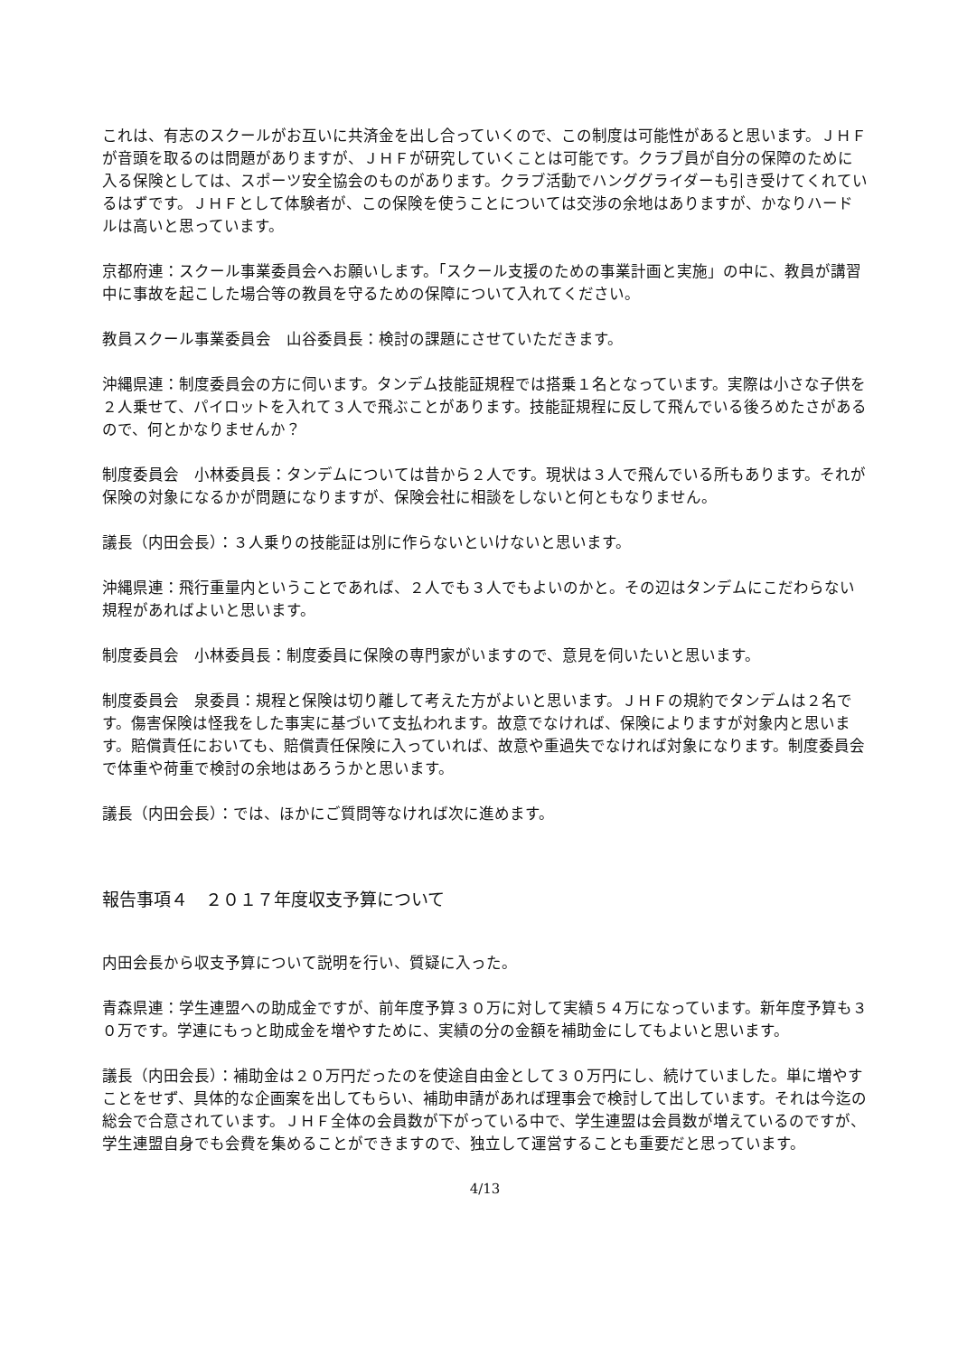これは、有志のスクールがお互いに共済金を出し合っていくので、この制度は可能性があると思います。ＪＨＦが音頭を取るのは問題がありますが、ＪＨＦが研究していくことは可能です。クラブ員が自分の保障のために入る保険としては、スポーツ安全協会のものがあります。クラブ活動でハンググライダーも引き受けてくれているはずです。ＪＨＦとして体験者が、この保険を使うことについては交渉の余地はありますが、かなりハードルは高いと思っています。
京都府連：スクール事業委員会へお願いします。「スクール支援のための事業計画と実施」の中に、教員が講習中に事故を起こした場合等の教員を守るための保障について入れてください。
教員スクール事業委員会　山谷委員長：検討の課題にさせていただきます。
沖縄県連：制度委員会の方に伺います。タンデム技能証規程では搭乗１名となっています。実際は小さな子供を２人乗せて、パイロットを入れて３人で飛ぶことがあります。技能証規程に反して飛んでいる後ろめたさがあるので、何とかなりませんか？
制度委員会　小林委員長：タンデムについては昔から２人です。現状は３人で飛んでいる所もあります。それが保険の対象になるかが問題になりますが、保険会社に相談をしないと何ともなりません。
議長（内田会長）：３人乗りの技能証は別に作らないといけないと思います。
沖縄県連：飛行重量内ということであれば、２人でも３人でもよいのかと。その辺はタンデムにこだわらない規程があればよいと思います。
制度委員会　小林委員長：制度委員に保険の専門家がいますので、意見を伺いたいと思います。
制度委員会　泉委員：規程と保険は切り離して考えた方がよいと思います。ＪＨＦの規約でタンデムは２名です。傷害保険は怪我をした事実に基づいて支払われます。故意でなければ、保険によりますが対象内と思います。賠償責任においても、賠償責任保険に入っていれば、故意や重過失でなければ対象になります。制度委員会で体重や荷重で検討の余地はあろうかと思います。
議長（内田会長）：では、ほかにご質問等なければ次に進めます。
報告事項４　２０１７年度収支予算について
内田会長から収支予算について説明を行い、質疑に入った。
青森県連：学生連盟への助成金ですが、前年度予算３０万に対して実績５４万になっています。新年度予算も３０万です。学連にもっと助成金を増やすために、実績の分の金額を補助金にしてもよいと思います。
議長（内田会長）：補助金は２０万円だったのを使途自由金として３０万円にし、続けていました。単に増やすことをせず、具体的な企画案を出してもらい、補助申請があれば理事会で検討して出しています。それは今迄の総会で合意されています。ＪＨＦ全体の会員数が下がっている中で、学生連盟は会員数が増えているのですが、学生連盟自身でも会費を集めることができますので、独立して運営することも重要だと思っています。
4/13